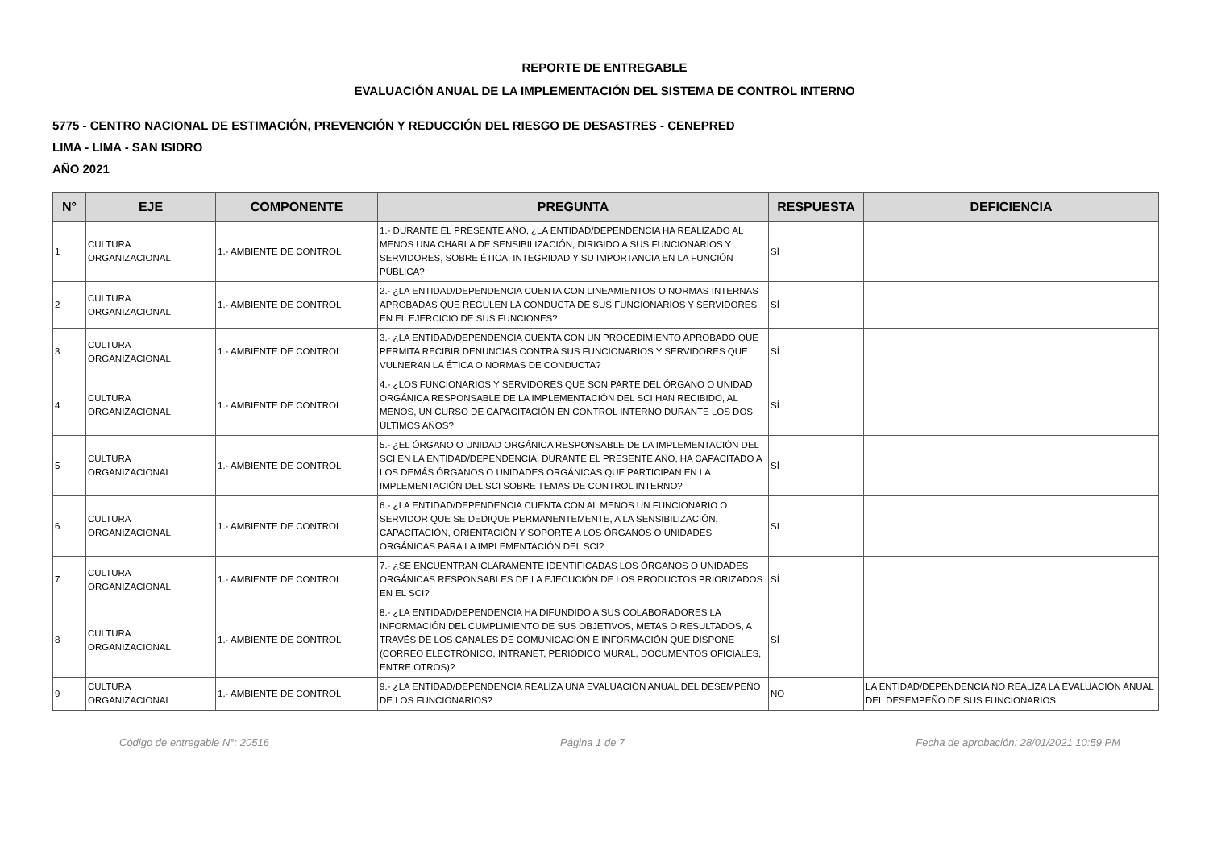REPORTE DE ENTREGABLE
EVALUACIÓN ANUAL DE LA IMPLEMENTACIÓN DEL SISTEMA DE CONTROL INTERNO
5775 - CENTRO NACIONAL DE ESTIMACIÓN, PREVENCIÓN Y REDUCCIÓN DEL RIESGO DE DESASTRES - CENEPRED
LIMA - LIMA - SAN ISIDRO
AÑO 2021
| N° | EJE | COMPONENTE | PREGUNTA | RESPUESTA | DEFICIENCIA |
| --- | --- | --- | --- | --- | --- |
| 1 | CULTURA ORGANIZACIONAL | 1.- AMBIENTE DE CONTROL | 1.- DURANTE EL PRESENTE AÑO, ¿LA ENTIDAD/DEPENDENCIA HA REALIZADO AL MENOS UNA CHARLA DE SENSIBILIZACIÓN, DIRIGIDO A SUS FUNCIONARIOS Y SERVIDORES, SOBRE ÉTICA, INTEGRIDAD Y SU IMPORTANCIA EN LA FUNCIÓN PÚBLICA? | SÍ | |
| 2 | CULTURA ORGANIZACIONAL | 1.- AMBIENTE DE CONTROL | 2.- ¿LA ENTIDAD/DEPENDENCIA CUENTA CON LINEAMIENTOS O NORMAS INTERNAS APROBADAS QUE REGULEN LA CONDUCTA DE SUS FUNCIONARIOS Y SERVIDORES EN EL EJERCICIO DE SUS FUNCIONES? | SÍ | |
| 3 | CULTURA ORGANIZACIONAL | 1.- AMBIENTE DE CONTROL | 3.- ¿LA ENTIDAD/DEPENDENCIA CUENTA CON UN PROCEDIMIENTO APROBADO QUE PERMITA RECIBIR DENUNCIAS CONTRA SUS FUNCIONARIOS Y SERVIDORES QUE VULNERAN LA ÉTICA O NORMAS DE CONDUCTA? | SÍ | |
| 4 | CULTURA ORGANIZACIONAL | 1.- AMBIENTE DE CONTROL | 4.- ¿LOS FUNCIONARIOS Y SERVIDORES QUE SON PARTE DEL ÓRGANO O UNIDAD ORGÁNICA RESPONSABLE DE LA IMPLEMENTACIÓN DEL SCI HAN RECIBIDO, AL MENOS, UN CURSO DE CAPACITACIÓN EN CONTROL INTERNO DURANTE LOS DOS ÚLTIMOS AÑOS? | SÍ | |
| 5 | CULTURA ORGANIZACIONAL | 1.- AMBIENTE DE CONTROL | 5.- ¿EL ÓRGANO O UNIDAD ORGÁNICA RESPONSABLE DE LA IMPLEMENTACIÓN DEL SCI EN LA ENTIDAD/DEPENDENCIA, DURANTE EL PRESENTE AÑO, HA CAPACITADO A LOS DEMÁS ÓRGANOS O UNIDADES ORGÁNICAS QUE PARTICIPAN EN LA IMPLEMENTACIÓN DEL SCI SOBRE TEMAS DE CONTROL INTERNO? | SÍ | |
| 6 | CULTURA ORGANIZACIONAL | 1.- AMBIENTE DE CONTROL | 6.- ¿LA ENTIDAD/DEPENDENCIA CUENTA CON AL MENOS UN FUNCIONARIO O SERVIDOR QUE SE DEDIQUE PERMANENTEMENTE, A LA SENSIBILIZACIÓN, CAPACITACIÓN, ORIENTACIÓN Y SOPORTE A LOS ÓRGANOS O UNIDADES ORGÁNICAS PARA LA IMPLEMENTACIÓN DEL SCI? | SI | |
| 7 | CULTURA ORGANIZACIONAL | 1.- AMBIENTE DE CONTROL | 7.- ¿SE ENCUENTRAN CLARAMENTE IDENTIFICADAS LOS ÓRGANOS O UNIDADES ORGÁNICAS RESPONSABLES DE LA EJECUCIÓN DE LOS PRODUCTOS PRIORIZADOS EN EL SCI? | SÍ | |
| 8 | CULTURA ORGANIZACIONAL | 1.- AMBIENTE DE CONTROL | 8.- ¿LA ENTIDAD/DEPENDENCIA HA DIFUNDIDO A SUS COLABORADORES LA INFORMACIÓN DEL CUMPLIMIENTO DE SUS OBJETIVOS, METAS O RESULTADOS, A TRAVÉS DE LOS CANALES DE COMUNICACIÓN E INFORMACIÓN QUE DISPONE (CORREO ELECTRÓNICO, INTRANET, PERIÓDICO MURAL, DOCUMENTOS OFICIALES, ENTRE OTROS)? | SÍ | |
| 9 | CULTURA ORGANIZACIONAL | 1.- AMBIENTE DE CONTROL | 9.- ¿LA ENTIDAD/DEPENDENCIA REALIZA UNA EVALUACIÓN ANUAL DEL DESEMPEÑO DE LOS FUNCIONARIOS? | NO | LA ENTIDAD/DEPENDENCIA NO REALIZA LA EVALUACIÓN ANUAL DEL DESEMPEÑO DE SUS FUNCIONARIOS. |
Código de entregable N°: 20516 Página 1 de 7 Fecha de aprobación: 28/01/2021 10:59 PM